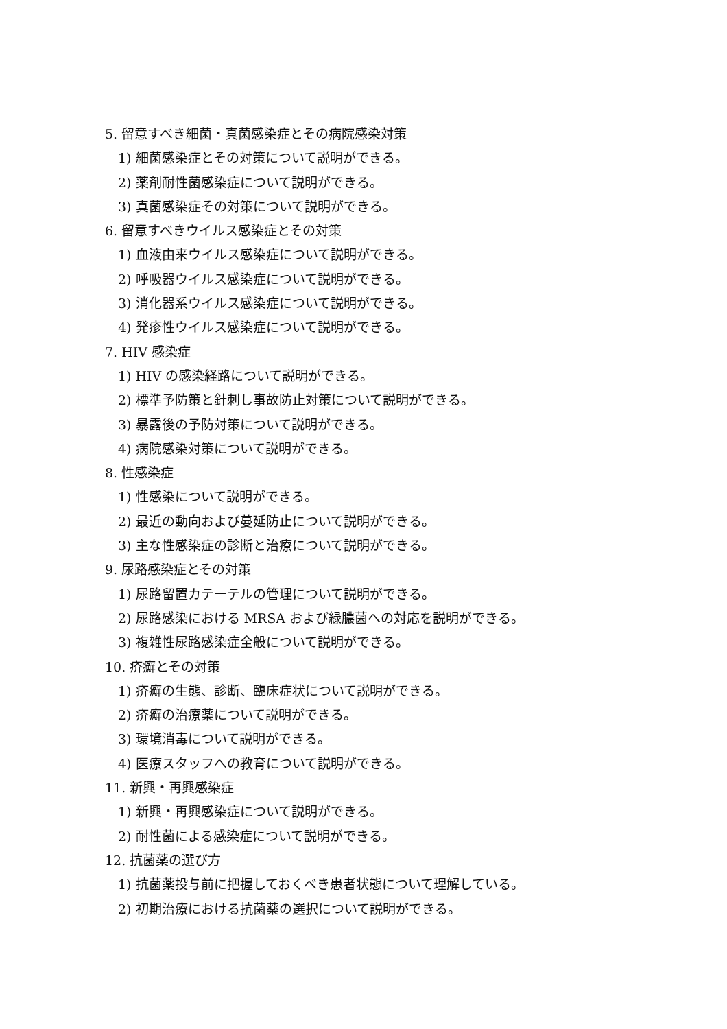5. 留意すべき細菌・真菌感染症とその病院感染対策
1) 細菌感染症とその対策について説明ができる。
2) 薬剤耐性菌感染症について説明ができる。
3) 真菌感染症その対策について説明ができる。
6. 留意すべきウイルス感染症とその対策
1) 血液由来ウイルス感染症について説明ができる。
2) 呼吸器ウイルス感染症について説明ができる。
3) 消化器系ウイルス感染症について説明ができる。
4) 発疹性ウイルス感染症について説明ができる。
7. HIV 感染症
1) HIV の感染経路について説明ができる。
2) 標準予防策と針刺し事故防止対策について説明ができる。
3) 暴露後の予防対策について説明ができる。
4) 病院感染対策について説明ができる。
8. 性感染症
1) 性感染について説明ができる。
2) 最近の動向および蔓延防止について説明ができる。
3) 主な性感染症の診断と治療について説明ができる。
9. 尿路感染症とその対策
1) 尿路留置カテーテルの管理について説明ができる。
2) 尿路感染における MRSA および緑膿菌への対応を説明ができる。
3) 複雑性尿路感染症全般について説明ができる。
10. 疥癬とその対策
1) 疥癬の生態、診断、臨床症状について説明ができる。
2) 疥癬の治療薬について説明ができる。
3) 環境消毒について説明ができる。
4) 医療スタッフへの教育について説明ができる。
11. 新興・再興感染症
1) 新興・再興感染症について説明ができる。
2) 耐性菌による感染症について説明ができる。
12. 抗菌薬の選び方
1) 抗菌薬投与前に把握しておくべき患者状態について理解している。
2) 初期治療における抗菌薬の選択について説明ができる。